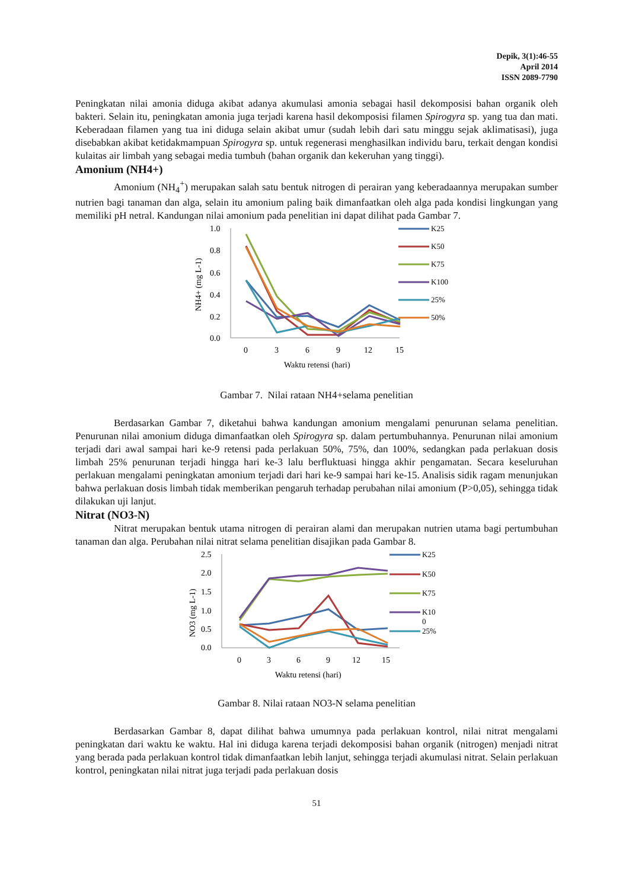Depik, 3(1):46-55
April 2014
ISSN 2089-7790
Peningkatan nilai amonia diduga akibat adanya akumulasi amonia sebagai hasil dekomposisi bahan organik oleh bakteri. Selain itu, peningkatan amonia juga terjadi karena hasil dekomposisi filamen Spirogyra sp. yang tua dan mati. Keberadaan filamen yang tua ini diduga selain akibat umur (sudah lebih dari satu minggu sejak aklimatisasi), juga disebabkan akibat ketidakmampuan Spirogyra sp. untuk regenerasi menghasilkan individu baru, terkait dengan kondisi kulaitas air limbah yang sebagai media tumbuh (bahan organik dan kekeruhan yang tinggi).
Amonium (NH4+)
Amonium (NH<sub>4</sub><sup>+</sup>) merupakan salah satu bentuk nitrogen di perairan yang keberadaannya merupakan sumber nutrien bagi tanaman dan alga, selain itu amonium paling baik dimanfaatkan oleh alga pada kondisi lingkungan yang memiliki pH netral. Kandungan nilai amonium pada penelitian ini dapat dilihat pada Gambar 7.
1.0
0.8
0.6
0.4
0.2
0.0
0
3
6
9
12
15
Waktu retensi (hari)
NH4+ (mg L-1)
K25
K50
K75
K100
25%
50%
Gambar 7. Nilai rataan NH4+selama penelitian
Berdasarkan Gambar 7, diketahui bahwa kandungan amonium mengalami penurunan selama penelitian. Penurunan nilai amonium diduga dimanfaatkan oleh Spirogyra sp. dalam pertumbuhannya. Penurunan nilai amonium terjadi dari awal sampai hari ke-9 retensi pada perlakuan 50%, 75%, dan 100%, sedangkan pada perlakuan dosis limbah 25% penurunan terjadi hingga hari ke-3 lalu berfluktuasi hingga akhir pengamatan. Secara keseluruhan perlakuan mengalami peningkatan amonium terjadi dari hari ke-9 sampai hari ke-15. Analisis sidik ragam menunjukan bahwa perlakuan dosis limbah tidak memberikan pengaruh terhadap perubahan nilai amonium (P>0,05), sehingga tidak dilakukan uji lanjut.
Nitrat (NO3-N)
Nitrat merupakan bentuk utama nitrogen di perairan alami dan merupakan nutrien utama bagi pertumbuhan tanaman dan alga. Perubahan nilai nitrat selama penelitian disajikan pada Gambar 8.
2.5
2.0
1.5
1.0
0.5
0.0
0
3
6
9
12
15
Waktu retensi (hari)
NO3 (mg L-1)
K25
K50
K75
K10
0
25%
Gambar 8. Nilai rataan NO3-N selama penelitian
Berdasarkan Gambar 8, dapat dilihat bahwa umumnya pada perlakuan kontrol, nilai nitrat mengalami peningkatan dari waktu ke waktu. Hal ini diduga karena terjadi dekomposisi bahan organik (nitrogen) menjadi nitrat yang berada pada perlakuan kontrol tidak dimanfaatkan lebih lanjut, sehingga terjadi akumulasi nitrat. Selain perlakuan kontrol, peningkatan nilai nitrat juga terjadi pada perlakuan dosis
51